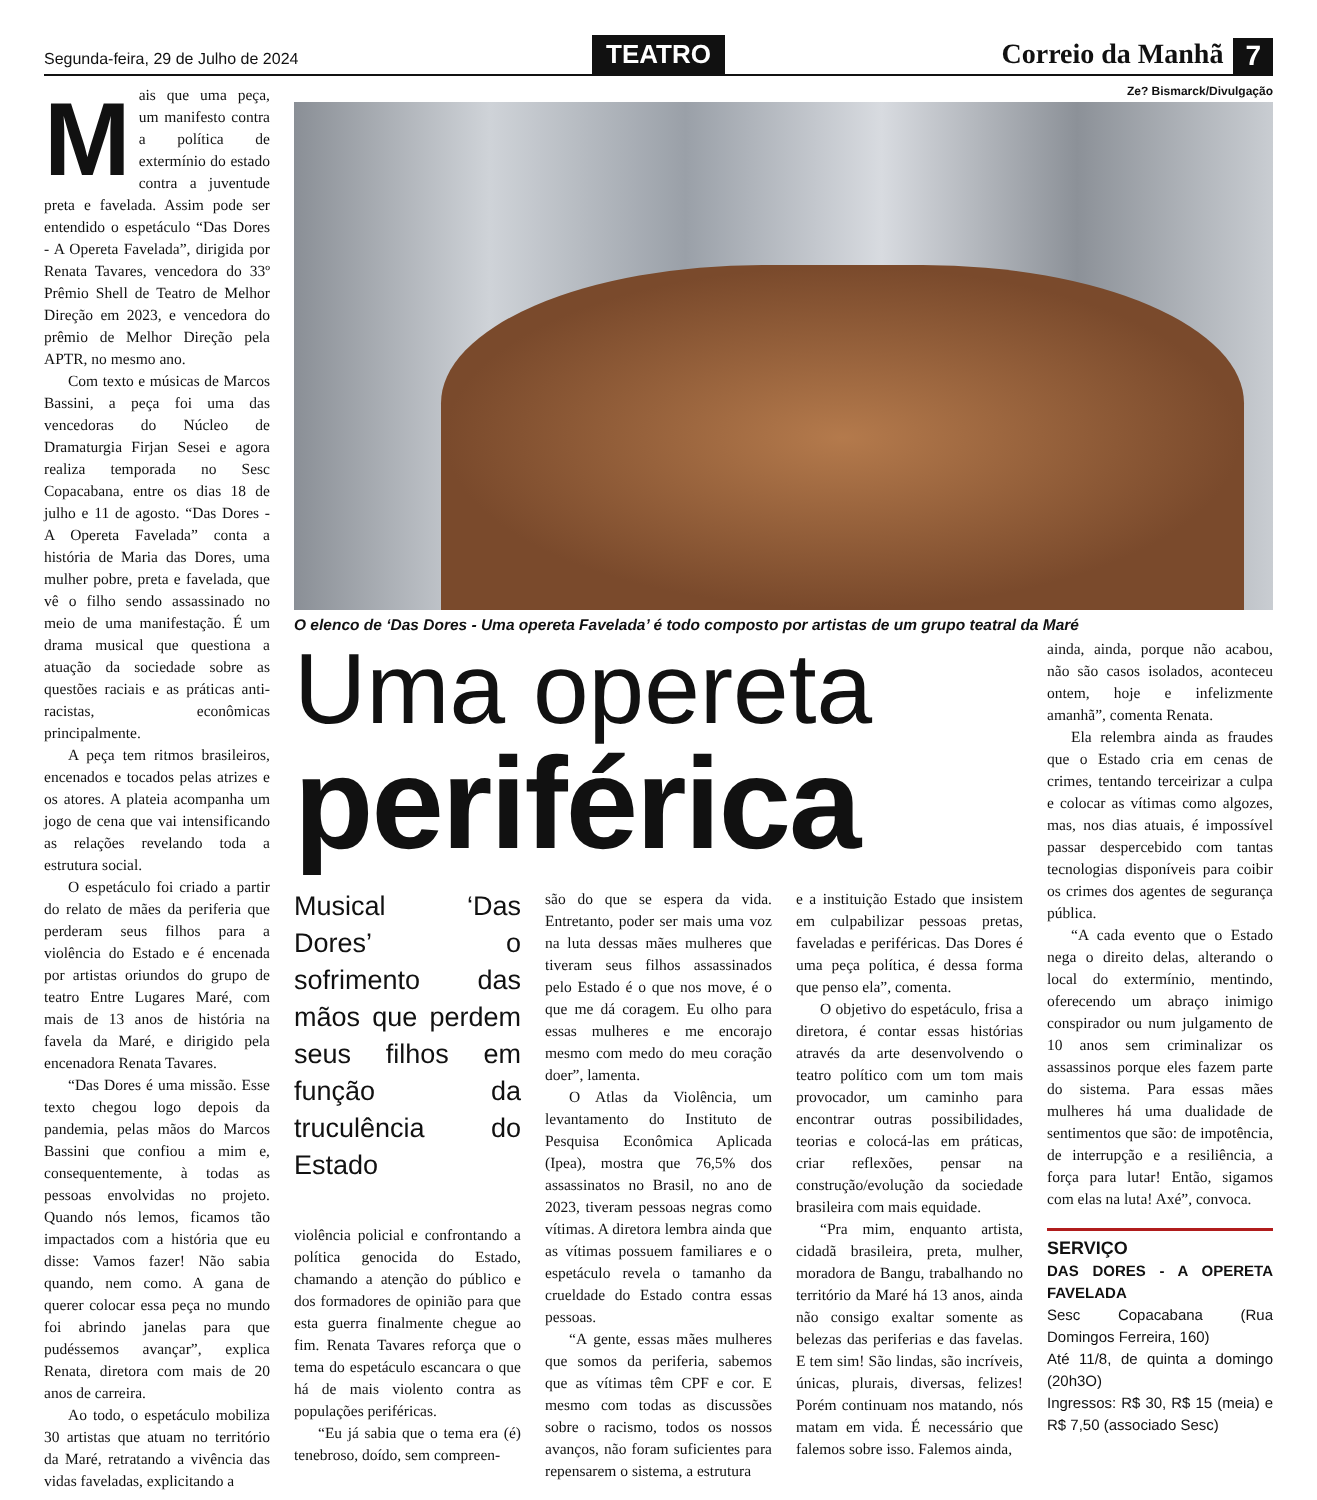Segunda-feira, 29 de Julho de 2024
TEATRO
Correio da Manhã 7
Mais que uma peça, um manifesto contra a política de extermínio do estado contra a juventude preta e favelada. Assim pode ser entendido o espetáculo “Das Dores - A Opereta Favelada”, dirigida por Renata Tavares, vencedora do 33º Prêmio Shell de Teatro de Melhor Direção em 2023, e vencedora do prêmio de Melhor Direção pela APTR, no mesmo ano.
Com texto e músicas de Marcos Bassini, a peça foi uma das vencedoras do Núcleo de Dramaturgia Firjan Sesei e agora realiza temporada no Sesc Copacabana, entre os dias 18 de julho e 11 de agosto. “Das Dores - A Opereta Favelada” conta a história de Maria das Dores, uma mulher pobre, preta e favelada, que vê o filho sendo assassinado no meio de uma manifestação. É um drama musical que questiona a atuação da sociedade sobre as questões raciais e as práticas anti-racistas, econômicas principalmente.
A peça tem ritmos brasileiros, encenados e tocados pelas atrizes e os atores. A plateia acompanha um jogo de cena que vai intensificando as relações revelando toda a estrutura social.
O espetáculo foi criado a partir do relato de mães da periferia que perderam seus filhos para a violência do Estado e é encenada por artistas oriundos do grupo de teatro Entre Lugares Maré, com mais de 13 anos de história na favela da Maré, e dirigido pela encenadora Renata Tavares.
“Das Dores é uma missão. Esse texto chegou logo depois da pandemia, pelas mãos do Marcos Bassini que confiou a mim e, consequentemente, à todas as pessoas envolvidas no projeto. Quando nós lemos, ficamos tão impactados com a história que eu disse: Vamos fazer! Não sabia quando, nem como. A gana de querer colocar essa peça no mundo foi abrindo janelas para que pudéssemos avançar”, explica Renata, diretora com mais de 20 anos de carreira.
Ao todo, o espetáculo mobiliza 30 artistas que atuam no território da Maré, retratando a vivência das vidas faveladas, explicitando a
Ze? Bismarck/Divulgação
O elenco de ‘Das Dores - Uma opereta Favelada’ é todo composto por artistas de um grupo teatral da Maré
Uma opereta
periférica
Musical ‘Das Dores’ o sofrimento das mãos que perdem seus filhos em função da truculência do Estado
violência policial e confrontando a política genocida do Estado, chamando a atenção do público e dos formadores de opinião para que esta guerra finalmente chegue ao fim. Renata Tavares reforça que o tema do espetáculo escancara o que há de mais violento contra as populações periféricas.
“Eu já sabia que o tema era (é) tenebroso, doído, sem compreen-
são do que se espera da vida. Entretanto, poder ser mais uma voz na luta dessas mães mulheres que tiveram seus filhos assassinados pelo Estado é o que nos move, é o que me dá coragem. Eu olho para essas mulheres e me encorajo mesmo com medo do meu coração doer”, lamenta.
O Atlas da Violência, um levantamento do Instituto de Pesquisa Econômica Aplicada (Ipea), mostra que 76,5% dos assassinatos no Brasil, no ano de 2023, tiveram pessoas negras como vítimas. A diretora lembra ainda que as vítimas possuem familiares e o espetáculo revela o tamanho da crueldade do Estado contra essas pessoas.
“A gente, essas mães mulheres que somos da periferia, sabemos que as vítimas têm CPF e cor. E mesmo com todas as discussões sobre o racismo, todos os nossos avanços, não foram suficientes para repensarem o sistema, a estrutura
e a instituição Estado que insistem em culpabilizar pessoas pretas, faveladas e periféricas. Das Dores é uma peça política, é dessa forma que penso ela”, comenta.
O objetivo do espetáculo, frisa a diretora, é contar essas histórias através da arte desenvolvendo o teatro político com um tom mais provocador, um caminho para encontrar outras possibilidades, teorias e colocá-las em práticas, criar reflexões, pensar na construção/evolução da sociedade brasileira com mais equidade.
“Pra mim, enquanto artista, cidadã brasileira, preta, mulher, moradora de Bangu, trabalhando no território da Maré há 13 anos, ainda não consigo exaltar somente as belezas das periferias e das favelas. E tem sim! São lindas, são incríveis, únicas, plurais, diversas, felizes! Porém continuam nos matando, nós matam em vida. É necessário que falemos sobre isso. Falemos ainda,
ainda, ainda, porque não acabou, não são casos isolados, aconteceu ontem, hoje e infelizmente amanhã”, comenta Renata.
Ela relembra ainda as fraudes que o Estado cria em cenas de crimes, tentando terceirizar a culpa e colocar as vítimas como algozes, mas, nos dias atuais, é impossível passar despercebido com tantas tecnologias disponíveis para coibir os crimes dos agentes de segurança pública.
“A cada evento que o Estado nega o direito delas, alterando o local do extermínio, mentindo, oferecendo um abraço inimigo conspirador ou num julgamento de 10 anos sem criminalizar os assassinos porque eles fazem parte do sistema. Para essas mães mulheres há uma dualidade de sentimentos que são: de impotência, de interrupção e a resiliência, a força para lutar! Então, sigamos com elas na luta! Axé”, convoca.
SERVIÇO
DAS DORES - A OPERETA FAVELADA
Sesc Copacabana (Rua Domingos Ferreira, 160)
Até 11/8, de quinta a domingo (20h3O)
Ingressos: R$ 30, R$ 15 (meia) e R$ 7,50 (associado Sesc)